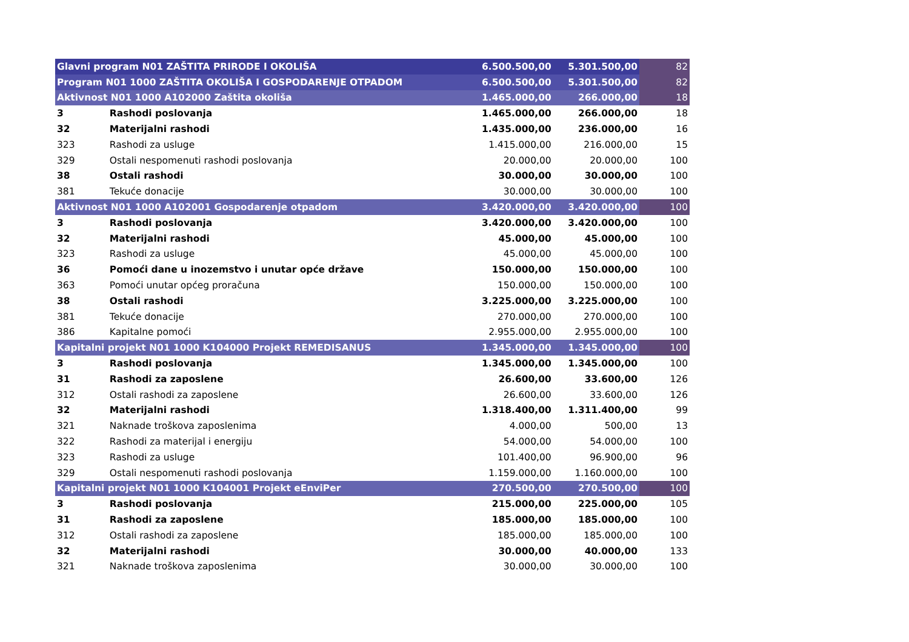| Glavni program N01 ZAŠTITA PRIRODE I OKOLIŠA | | 6.500.500,00 | 5.301.500,00 | 82 |
| Program N01 1000 ZAŠTITA OKOLIŠA I GOSPODARENJE OTPADOM | | 6.500.500,00 | 5.301.500,00 | 82 |
| Aktivnost N01 1000 A102000 Zaštita okoliša | | 1.465.000,00 | 266.000,00 | 18 |
| 3 | Rashodi poslovanja | 1.465.000,00 | 266.000,00 | 18 |
| 32 | Materijalni rashodi | 1.435.000,00 | 236.000,00 | 16 |
| 323 | Rashodi za usluge | 1.415.000,00 | 216.000,00 | 15 |
| 329 | Ostali nespomenuti rashodi poslovanja | 20.000,00 | 20.000,00 | 100 |
| 38 | Ostali rashodi | 30.000,00 | 30.000,00 | 100 |
| 381 | Tekuće donacije | 30.000,00 | 30.000,00 | 100 |
| Aktivnost N01 1000 A102001 Gospodarenje otpadom | | 3.420.000,00 | 3.420.000,00 | 100 |
| 3 | Rashodi poslovanja | 3.420.000,00 | 3.420.000,00 | 100 |
| 32 | Materijalni rashodi | 45.000,00 | 45.000,00 | 100 |
| 323 | Rashodi za usluge | 45.000,00 | 45.000,00 | 100 |
| 36 | Pomoći dane u inozemstvo i unutar opće države | 150.000,00 | 150.000,00 | 100 |
| 363 | Pomoći unutar općeg proračuna | 150.000,00 | 150.000,00 | 100 |
| 38 | Ostali rashodi | 3.225.000,00 | 3.225.000,00 | 100 |
| 381 | Tekuće donacije | 270.000,00 | 270.000,00 | 100 |
| 386 | Kapitalne pomoći | 2.955.000,00 | 2.955.000,00 | 100 |
| Kapitalni projekt N01 1000 K104000 Projekt REMEDISANUS | | 1.345.000,00 | 1.345.000,00 | 100 |
| 3 | Rashodi poslovanja | 1.345.000,00 | 1.345.000,00 | 100 |
| 31 | Rashodi za zaposlene | 26.600,00 | 33.600,00 | 126 |
| 312 | Ostali rashodi za zaposlene | 26.600,00 | 33.600,00 | 126 |
| 32 | Materijalni rashodi | 1.318.400,00 | 1.311.400,00 | 99 |
| 321 | Naknade troškova zaposlenima | 4.000,00 | 500,00 | 13 |
| 322 | Rashodi za materijal i energiju | 54.000,00 | 54.000,00 | 100 |
| 323 | Rashodi za usluge | 101.400,00 | 96.900,00 | 96 |
| 329 | Ostali nespomenuti rashodi poslovanja | 1.159.000,00 | 1.160.000,00 | 100 |
| Kapitalni projekt N01 1000 K104001 Projekt eEnviPer | | 270.500,00 | 270.500,00 | 100 |
| 3 | Rashodi poslovanja | 215.000,00 | 225.000,00 | 105 |
| 31 | Rashodi za zaposlene | 185.000,00 | 185.000,00 | 100 |
| 312 | Ostali rashodi za zaposlene | 185.000,00 | 185.000,00 | 100 |
| 32 | Materijalni rashodi | 30.000,00 | 40.000,00 | 133 |
| 321 | Naknade troškova zaposlenima | 30.000,00 | 30.000,00 | 100 |